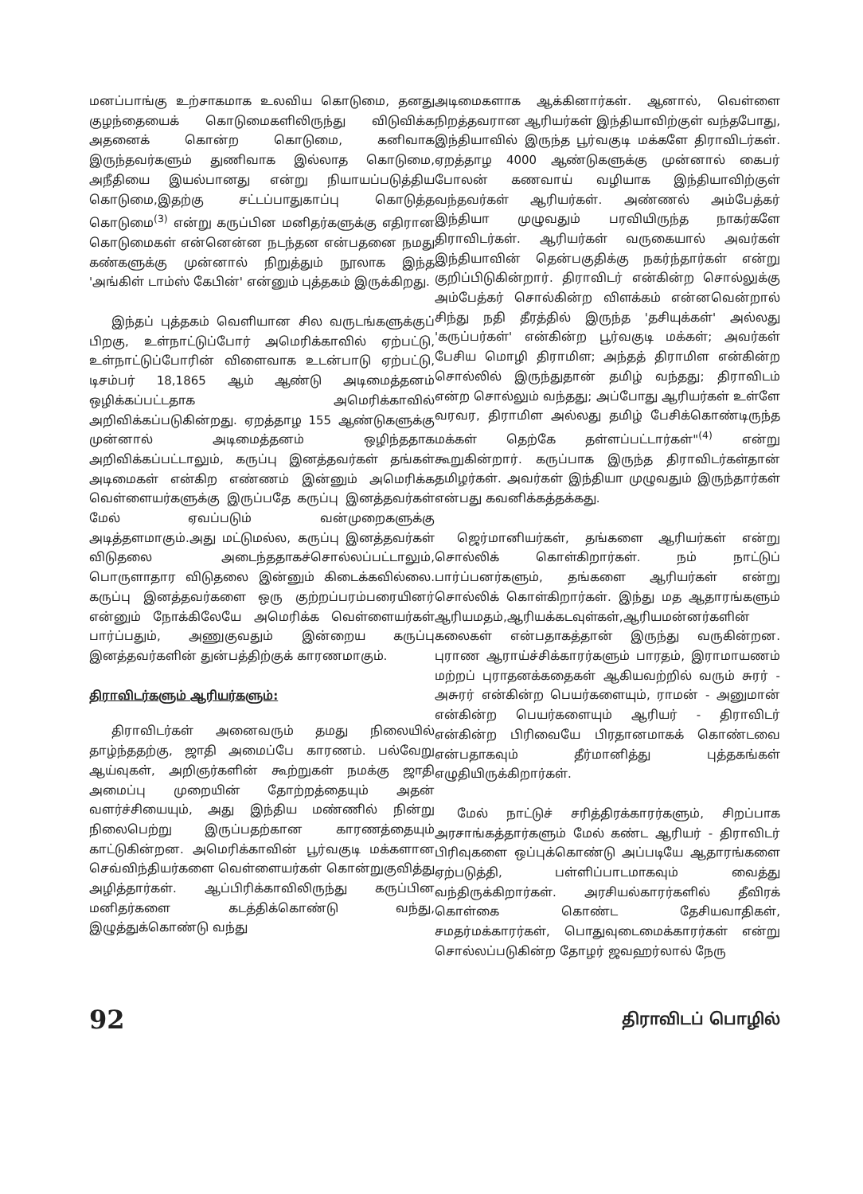மனப்பாங்கு உற்சாகமாக உலவிய கொடுமை, தனது குழந்தையைக் கொடுமைகளிலிருந்து விடுவிக்க அதனைக் கொன்ற கொடுமை, கனிவாக இருந்தவர்களும் துணிவாக இல்லாத கொடுமை, அநீதியை இயல்பானது என்று நியாயப்படுத்திய கொடுமை,இதற்கு சட்டப்பாதுகாப்பு கொடுத்த கொடுமை<sup>(3)</sup> என்று கருப்பின மனிதர்களுக்கு எதிரான கொடுமைகள் என்னென்ன நடந்தன என்பதனை நமது கண்களுக்கு முன்னால் நிறுத்தும் நூலாக இந்த 'அங்கிள் டாம்ஸ் கேபின்' என்னும் புத்தகம் இருக்கிறது.
இந்தப் புத்தகம் வெளியான சில வருடங்களுக்குப் பிறகு, உள்நாட்டுப்போர் அமெரிக்காவில் ஏற்பட்டு, உள்நாட்டுப்போரின் விளைவாக உடன்பாடு ஏற்பட்டு, டிசம்பர் 18,1865 ஆம் ஆண்டு அடிமைத்தனம் ஒழிக்கப்பட்டதாக அமெரிக்காவில் அறிவிக்கப்படுகின்றது. ஏறத்தாழ 155 ஆண்டுகளுக்கு முன்னால் அடிமைத்தனம் ஒழிந்ததாக அறிவிக்கப்பட்டாலும், கருப்பு இனத்தவர்கள் தங்கள் அடிமைகள் என்கிற எண்ணம் இன்னும் அமெரிக்க வெள்ளையர்களுக்கு இருப்பதே கருப்பு இனத்தவர்கள் மேல் ஏவப்படும் வன்முறைகளுக்கு அடித்தளமாகும்.அது மட்டுமல்ல, கருப்பு இனத்தவர்கள் விடுதலை அடைந்ததாகச்சொல்லப்பட்டாலும், பொருளாதார விடுதலை இன்னும் கிடைக்கவில்லை. கருப்பு இனத்தவர்களை ஒரு குற்றப்பரம்பரையினர் என்னும் நோக்கிலேயே அமெரிக்க வெள்ளையர்கள் பார்ப்பதும், அணுகுவதும் இன்றைய கருப்பு இனத்தவர்களின் துன்பத்திற்குக் காரணமாகும்.
திராவிடர்களும் ஆரியர்களும்:
திராவிடர்கள் அனைவரும் தமது நிலையில் தாழ்ந்ததற்கு, ஜாதி அமைப்பே காரணம். பல்வேறு ஆய்வுகள், அறிஞர்களின் கூற்றுகள் நமக்கு ஜாதி அமைப்பு முறையின் தோற்றத்தையும் அதன் வளர்ச்சியையும், அது இந்திய மண்ணில் நின்று நிலைபெற்று இருப்பதற்கான காரணத்தையும் காட்டுகின்றன. அமெரிக்காவின் பூர்வகுடி மக்களான செவ்விந்தியர்களை வெள்ளையர்கள் கொன்றுகுவித்து அழித்தார்கள். ஆப்பிரிக்காவிலிருந்து கருப்பின மனிதர்களை கடத்திக்கொண்டு வந்து, இழுத்துக்கொண்டு வந்து
அடிமைகளாக ஆக்கினார்கள். ஆனால், வெள்ளை நிறத்தவரான ஆரியர்கள் இந்தியாவிற்குள் வந்தபோது, இந்தியாவில் இருந்த பூர்வகுடி மக்களே திராவிடர்கள். ஏறத்தாழ 4000 ஆண்டுகளுக்கு முன்னால் கைபர் போலன் கணவாய் வழியாக இந்தியாவிற்குள் வந்தவர்கள் ஆரியர்கள். அண்ணல் அம்பேத்கர் இந்தியா முழுவதும் பரவியிருந்த நாகர்களே திராவிடர்கள். ஆரியர்கள் வருகையால் அவர்கள் இந்தியாவின் தென்பகுதிக்கு நகர்ந்தார்கள் என்று குறிப்பிடுகின்றார். திராவிடர் என்கின்ற சொல்லுக்கு அம்பேத்கர் சொல்கின்ற விளக்கம் என்னவென்றால் சிந்து நதி தீரத்தில் இருந்த 'தசியுக்கள்' அல்லது 'கருப்பர்கள்' என்கின்ற பூர்வகுடி மக்கள்; அவர்கள் பேசிய மொழி திராமிள; அந்தத் திராமிள என்கின்ற சொல்லில் இருந்துதான் தமிழ் வந்தது; திராவிடம் என்ற சொல்லும் வந்தது; அப்போது ஆரியர்கள் உள்ளே வரவர, திராமிள அல்லது தமிழ் பேசிக்கொண்டிருந்த மக்கள் தெற்கே தள்ளப்பட்டார்கள்"<sup>(4)</sup> என்று கூறுகின்றார். கருப்பாக இருந்த திராவிடர்கள்தான் தமிழர்கள். அவர்கள் இந்தியா முழுவதும் இருந்தார்கள் என்பது கவனிக்கத்தக்கது.
ஜெர்மானியர்கள், தங்களை ஆரியர்கள் என்று சொல்லிக் கொள்கிறார்கள். நம் நாட்டுப் பார்ப்பனர்களும், தங்களை ஆரியர்கள் என்று சொல்லிக் கொள்கிறார்கள். இந்து மத ஆதாரங்களும் ஆரியமதம்,ஆரியக்கடவுள்கள்,ஆரியமன்னர்களின் கலைகள் என்பதாகத்தான் இருந்து வருகின்றன. புராண ஆராய்ச்சிக்காரர்களும் பாரதம், இராமாயணம் மற்றப் புராதனக்கதைகள் ஆகியவற்றில் வரும் சுரர் - அசுரர் என்கின்ற பெயர்களையும், ராமன் - அனுமான் என்கின்ற பெயர்களையும் ஆரியர் - திராவிடர் என்கின்ற பிரிவையே பிரதானமாகக் கொண்டவை என்பதாகவும் தீர்மானித்து புத்தகங்கள் எழுதியிருக்கிறார்கள்.
மேல் நாட்டுச் சரித்திரக்காரர்களும், சிறப்பாக அரசாங்கத்தார்களும் மேல் கண்ட ஆரியர் - திராவிடர் பிரிவுகளை ஒப்புக்கொண்டு அப்படியே ஆதாரங்களை ஏற்படுத்தி, பள்ளிப்பாடமாகவும் வைத்து வந்திருக்கிறார்கள். அரசியல்காரர்களில் தீவிரக் கொள்கை கொண்ட தேசியவாதிகள், சமதர்மக்காரர்கள், பொதுவுடைமைக்காரர்கள் என்று சொல்லப்படுகின்ற தோழர் ஜவஹர்லால் நேரு
92 திராவிடப் பொழில்